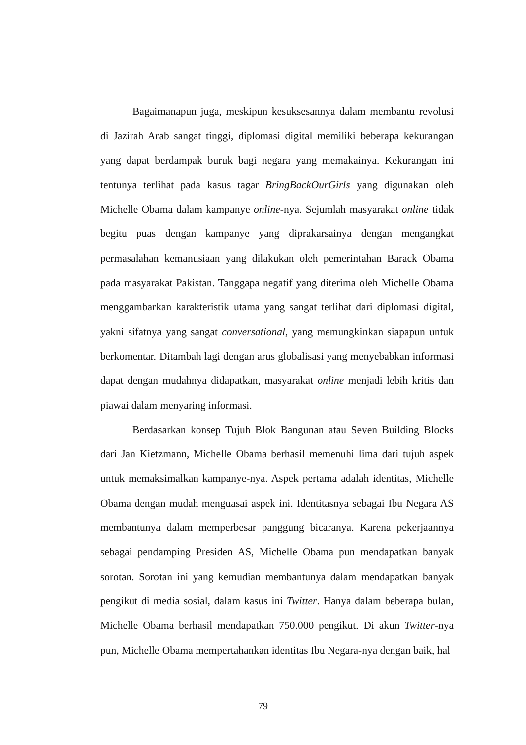Bagaimanapun juga, meskipun kesuksesannya dalam membantu revolusi di Jazirah Arab sangat tinggi, diplomasi digital memiliki beberapa kekurangan yang dapat berdampak buruk bagi negara yang memakainya. Kekurangan ini tentunya terlihat pada kasus tagar BringBackOurGirls yang digunakan oleh Michelle Obama dalam kampanye online-nya. Sejumlah masyarakat online tidak begitu puas dengan kampanye yang diprakarsainya dengan mengangkat permasalahan kemanusiaan yang dilakukan oleh pemerintahan Barack Obama pada masyarakat Pakistan. Tanggapa negatif yang diterima oleh Michelle Obama menggambarkan karakteristik utama yang sangat terlihat dari diplomasi digital, yakni sifatnya yang sangat conversational, yang memungkinkan siapapun untuk berkomentar. Ditambah lagi dengan arus globalisasi yang menyebabkan informasi dapat dengan mudahnya didapatkan, masyarakat online menjadi lebih kritis dan piawai dalam menyaring informasi.
Berdasarkan konsep Tujuh Blok Bangunan atau Seven Building Blocks dari Jan Kietzmann, Michelle Obama berhasil memenuhi lima dari tujuh aspek untuk memaksimalkan kampanye-nya. Aspek pertama adalah identitas, Michelle Obama dengan mudah menguasai aspek ini. Identitasnya sebagai Ibu Negara AS membantunya dalam memperbesar panggung bicaranya. Karena pekerjaannya sebagai pendamping Presiden AS, Michelle Obama pun mendapatkan banyak sorotan. Sorotan ini yang kemudian membantunya dalam mendapatkan banyak pengikut di media sosial, dalam kasus ini Twitter. Hanya dalam beberapa bulan, Michelle Obama berhasil mendapatkan 750.000 pengikut. Di akun Twitter-nya pun, Michelle Obama mempertahankan identitas Ibu Negara-nya dengan baik, hal
79